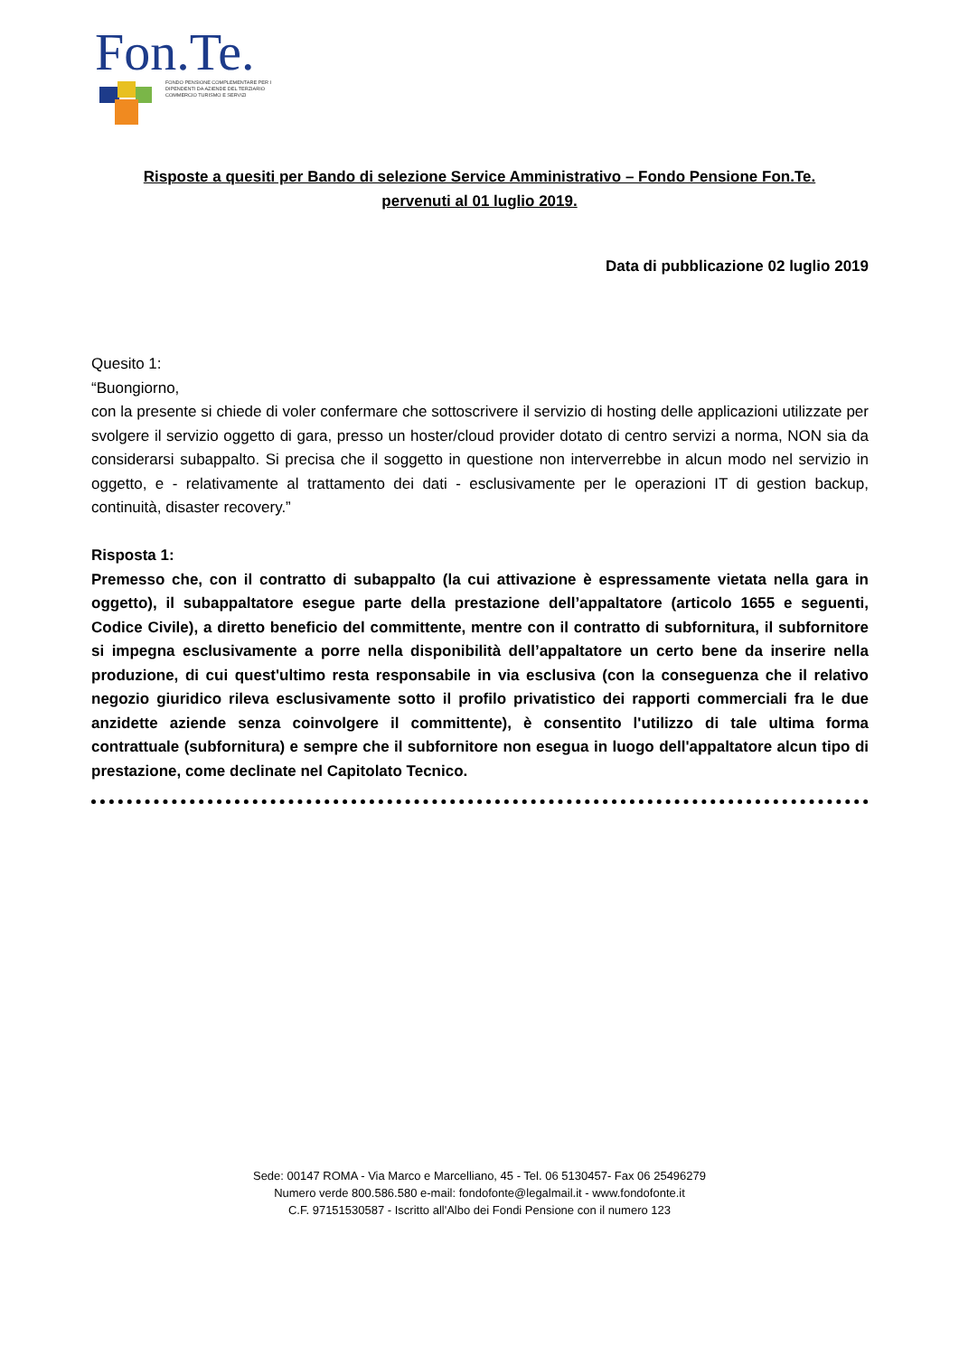Fon.Te.
FONDO PENSIONE COMPLEMENTARE PER I
DIPENDENTI DA AZIENDE DEL TERZIARIO
COMMERCIO TURISMO E SERVIZI
Risposte a quesiti per Bando di selezione Service Amministrativo – Fondo Pensione Fon.Te.
pervenuti al 01 luglio 2019.
Data di pubblicazione 02 luglio 2019
Quesito 1:
“Buongiorno,
con la presente si chiede di voler confermare che sottoscrivere il servizio di hosting delle applicazioni utilizzate per svolgere il servizio oggetto di gara, presso un hoster/cloud provider dotato di centro servizi a norma, NON sia da considerarsi subappalto. Si precisa che il soggetto in questione non interverrebbe in alcun modo nel servizio in oggetto, e - relativamente al trattamento dei dati - esclusivamente per le operazioni IT di gestion backup, continuità, disaster recovery.”
Risposta 1:
Premesso che, con il contratto di subappalto (la cui attivazione è espressamente vietata nella gara in oggetto), il subappaltatore esegue parte della prestazione dell’appaltatore (articolo 1655 e seguenti, Codice Civile), a diretto beneficio del committente, mentre con il contratto di subfornitura, il subfornitore si impegna esclusivamente a porre nella disponibilità dell’appaltatore un certo bene da inserire nella produzione, di cui quest'ultimo resta responsabile in via esclusiva (con la conseguenza che il relativo negozio giuridico rileva esclusivamente sotto il profilo privatistico dei rapporti commerciali fra le due anzidette aziende senza coinvolgere il committente), è consentito l'utilizzo di tale ultima forma contrattuale (subfornitura) e sempre che il subfornitore non esegua in luogo dell'appaltatore alcun tipo di prestazione, come declinate nel Capitolato Tecnico.
Sede: 00147 ROMA - Via Marco e Marcelliano, 45 - Tel. 06 5130457- Fax 06 25496279
Numero verde 800.586.580 e-mail: fondofonte@legalmail.it - www.fondofonte.it
C.F. 97151530587 - Iscritto all'Albo dei Fondi Pensione con il numero 123